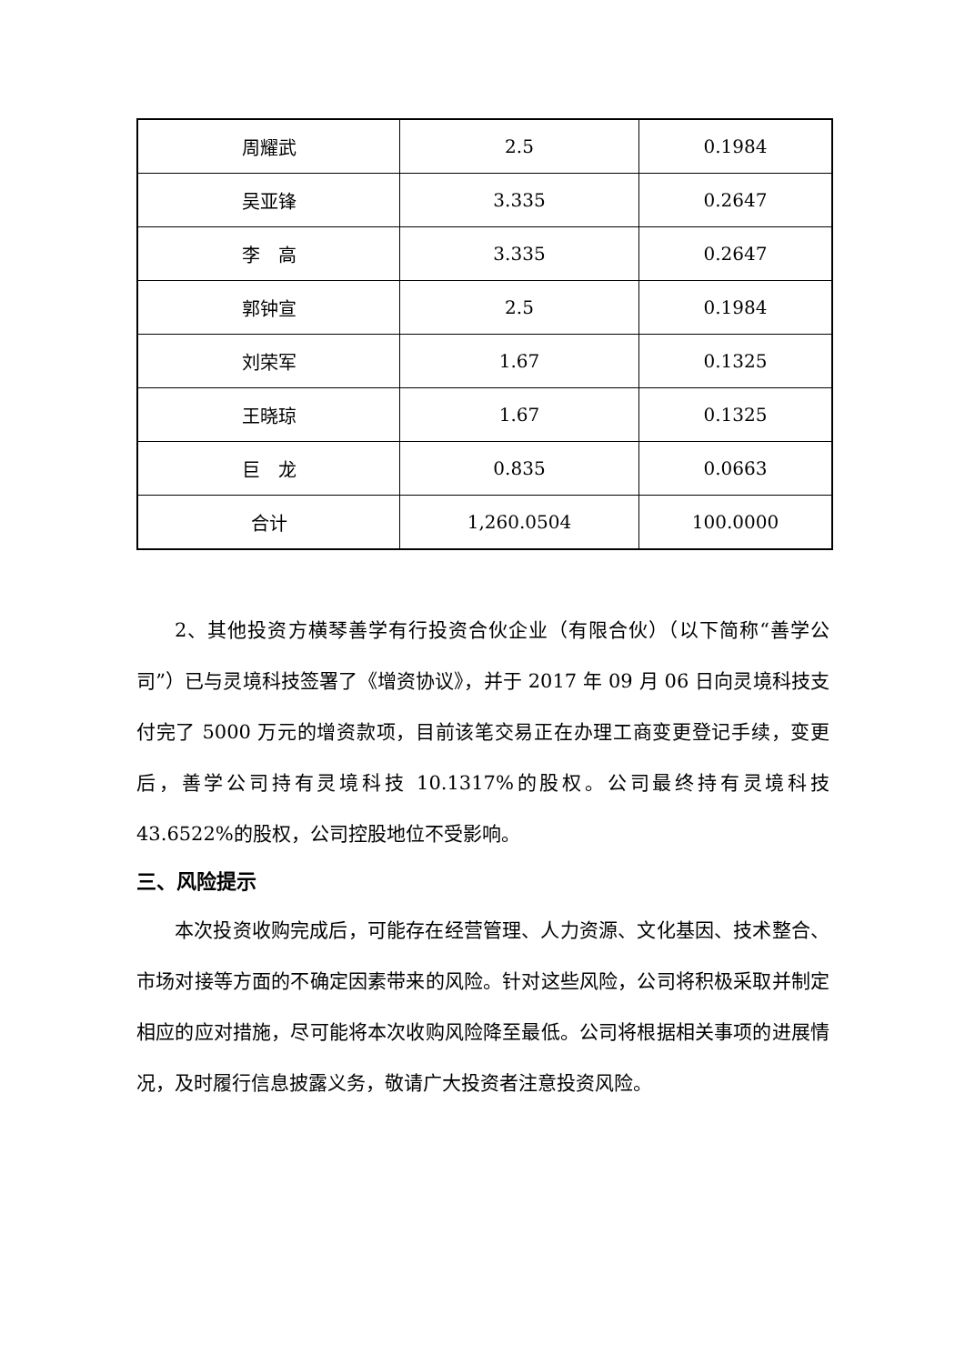| 周耀武 | 2.5 | 0.1984 |
| 吴亚锋 | 3.335 | 0.2647 |
| 李 高 | 3.335 | 0.2647 |
| 郭钟宣 | 2.5 | 0.1984 |
| 刘荣军 | 1.67 | 0.1325 |
| 王晓琼 | 1.67 | 0.1325 |
| 巨 龙 | 0.835 | 0.0663 |
| 合计 | 1,260.0504 | 100.0000 |
2、其他投资方横琴善学有行投资合伙企业（有限合伙）（以下简称“善学公司”）已与灵境科技签署了《增资协议》，并于 2017 年 09 月 06 日向灵境科技支付完了 5000 万元的增资款项，目前该笔交易正在办理工商变更登记手续，变更后，善学公司持有灵境科技 10.1317%的股权。公司最终持有灵境科技 43.6522%的股权，公司控股地位不受影响。
三、风险提示
本次投资收购完成后，可能存在经营管理、人力资源、文化基因、技术整合、市场对接等方面的不确定因素带来的风险。针对这些风险，公司将积极采取并制定相应的应对措施，尽可能将本次收购风险降至最低。公司将根据相关事项的进展情况，及时履行信息披露义务，敬请广大投资者注意投资风险。